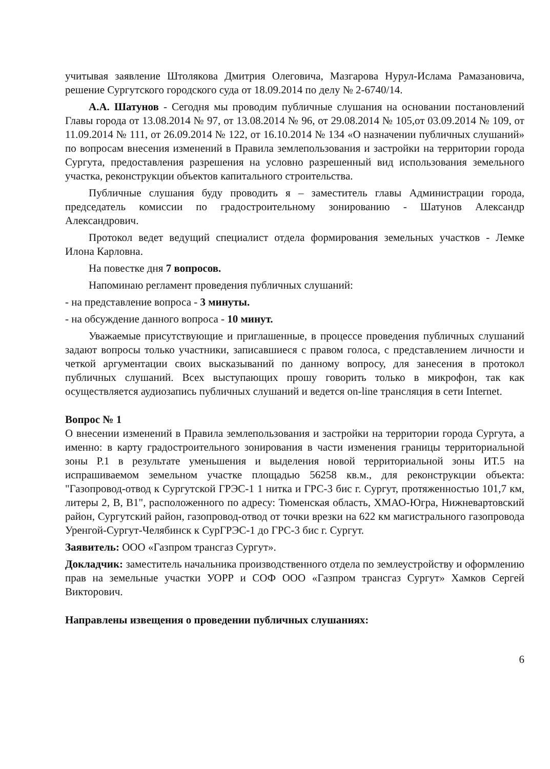учитывая заявление Штолякова Дмитрия Олеговича, Мазгарова Нурул-Ислама Рамазановича, решение Сургутского городского суда от 18.09.2014 по делу № 2-6740/14.
А.А. Шатунов - Сегодня мы проводим публичные слушания на основании постановлений Главы города от 13.08.2014 № 97, от 13.08.2014 № 96, от 29.08.2014 № 105,от 03.09.2014 № 109, от 11.09.2014 № 111, от 26.09.2014 № 122, от 16.10.2014 № 134 «О назначении публичных слушаний» по вопросам внесения изменений в Правила землепользования и застройки на территории города Сургута, предоставления разрешения на условно разрешенный вид использования земельного участка, реконструкции объектов капитального строительства.
Публичные слушания буду проводить я – заместитель главы Администрации города, председатель комиссии по градостроительному зонированию - Шатунов Александр Александрович.
Протокол ведет ведущий специалист отдела формирования земельных участков - Лемке Илона Карловна.
На повестке дня 7 вопросов.
Напоминаю регламент проведения публичных слушаний:
- на представление вопроса - 3 минуты.
- на обсуждение данного вопроса - 10 минут.
Уважаемые присутствующие и приглашенные, в процессе проведения публичных слушаний задают вопросы только участники, записавшиеся с правом голоса, с представлением личности и четкой аргументации своих высказываний по данному вопросу, для занесения в протокол публичных слушаний. Всех выступающих прошу говорить только в микрофон, так как осуществляется аудиозапись публичных слушаний и ведется on-line трансляция в сети Internet.
Вопрос № 1
О внесении изменений в Правила землепользования и застройки на территории города Сургута, а именно: в карту градостроительного зонирования в части изменения границы территориальной зоны Р.1 в результате уменьшения и выделения новой территориальной зоны ИТ.5 на испрашиваемом земельном участке площадью 56258 кв.м., для реконструкции объекта: "Газопровод-отвод к Сургутской ГРЭС-1 1 нитка и ГРС-3 бис г. Сургут, протяженностью 101,7 км, литеры 2, В, В1", расположенного по адресу: Тюменская область, ХМАО-Югра, Нижневартовский район, Сургутский район, газопровод-отвод от точки врезки на 622 км магистрального газопровода Уренгой-Сургут-Челябинск к СурГРЭС-1 до ГРС-3 бис г. Сургут.
Заявитель: ООО «Газпром трансгаз Сургут».
Докладчик: заместитель начальника производственного отдела по землеустройству и оформлению прав на земельные участки УОРР и СОФ ООО «Газпром трансгаз Сургут» Хамков Сергей Викторович.
Направлены извещения о проведении публичных слушаниях:
6